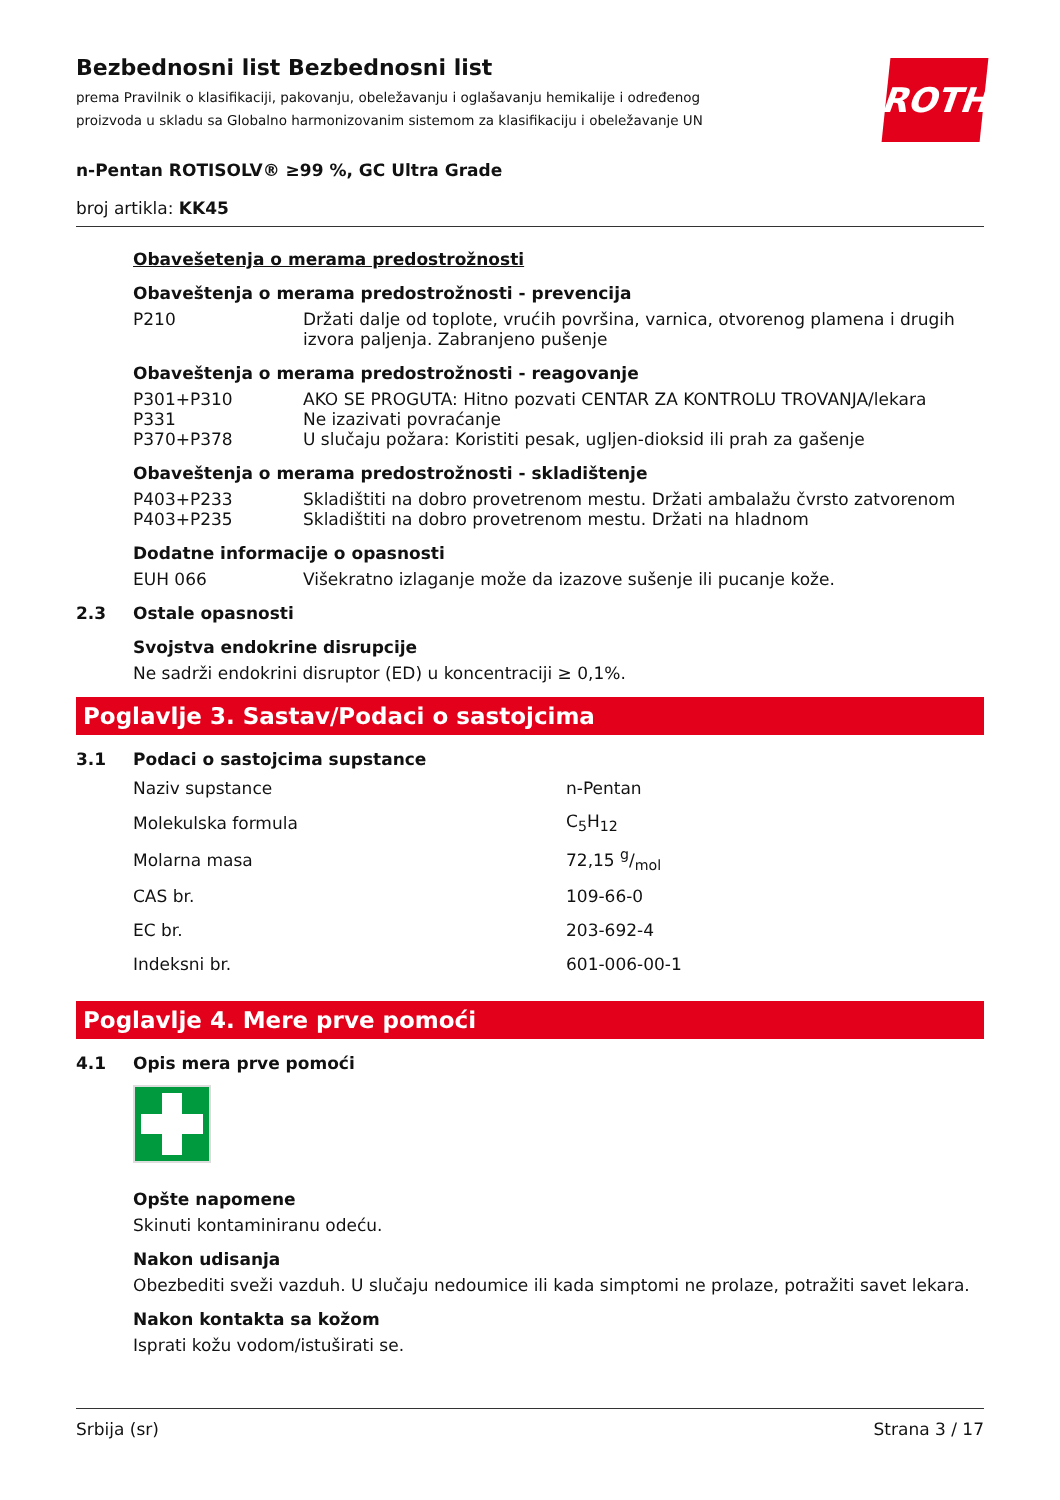Bezbednosni list Bezbednosni list
prema Pravilnik o klasifikaciji, pakovanju, obeležavanju i oglašavanju hemikalije i određenog proizvoda u skladu sa Globalno harmonizovanim sistemom za klasifikaciju i obeležavanje UN
ROTH
n-Pentan ROTISOLV® ≥99 %, GC Ultra Grade
broj artikla: KK45
Obavešetenja o merama predostrožnosti
Obaveštenja o merama predostrožnosti - prevencija
| P210 | Držati dalje od toplote, vrućih površina, varnica, otvorenog plamena i drugih izvora paljenja. Zabranjeno pušenje |
Obaveštenja o merama predostrožnosti - reagovanje
| P301+P310 | AKO SE PROGUTA: Hitno pozvati CENTAR ZA KONTROLU TROVANJA/lekara |
| P331 | Ne izazivati povraćanje |
| P370+P378 | U slučaju požara: Koristiti pesak, ugljen-dioksid ili prah za gašenje |
Obaveštenja o merama predostrožnosti - skladištenje
| P403+P233 | Skladištiti na dobro provetrenom mestu. Držati ambalažu čvrsto zatvorenom |
| P403+P235 | Skladištiti na dobro provetrenom mestu. Držati na hladnom |
Dodatne informacije o opasnosti
| EUH 066 | Višekratno izlaganje može da izazove sušenje ili pucanje kože. |
2.3 Ostale opasnosti
Svojstva endokrine disrupcije
Ne sadrži endokrini disruptor (ED) u koncentraciji ≥ 0,1%.
Poglavlje 3. Sastav/Podaci o sastojcima
3.1 Podaci o sastojcima supstance
| Naziv supstance | n-Pentan |
| Molekulska formula | C<sub>5</sub>H<sub>12</sub> |
| Molarna masa | 72,15 g/mol |
| CAS br. | 109-66-0 |
| EC br. | 203-692-4 |
| Indeksni br. | 601-006-00-1 |
Poglavlje 4. Mere prve pomoći
4.1 Opis mera prve pomoći
Opšte napomene
Skinuti kontaminiranu odeću.
Nakon udisanja
Obezbediti sveži vazduh. U slučaju nedoumice ili kada simptomi ne prolaze, potražiti savet lekara.
Nakon kontakta sa kožom
Isprati kožu vodom/istuširati se.
Srbija (sr) Strana 3 / 17